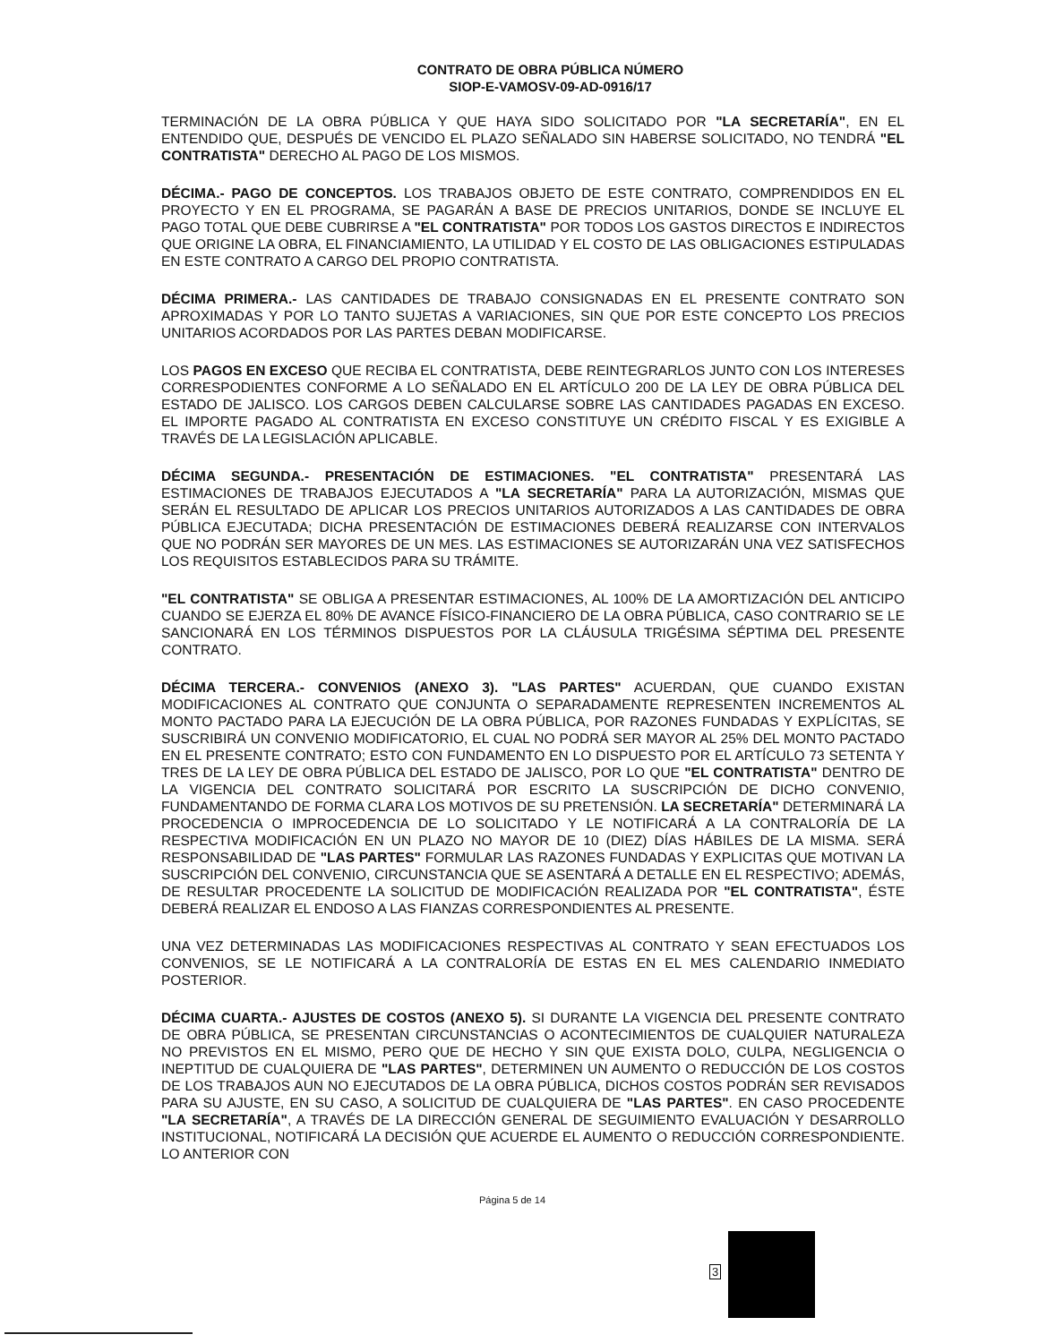CONTRATO DE OBRA PÚBLICA NÚMERO
SIOP-E-VAMOSV-09-AD-0916/17
TERMINACIÓN DE LA OBRA PÚBLICA Y QUE HAYA SIDO SOLICITADO POR "LA SECRETARÍA", EN EL ENTENDIDO QUE, DESPUÉS DE VENCIDO EL PLAZO SEÑALADO SIN HABERSE SOLICITADO, NO TENDRÁ "EL CONTRATISTA" DERECHO AL PAGO DE LOS MISMOS.
DÉCIMA.- PAGO DE CONCEPTOS. LOS TRABAJOS OBJETO DE ESTE CONTRATO, COMPRENDIDOS EN EL PROYECTO Y EN EL PROGRAMA, SE PAGARÁN A BASE DE PRECIOS UNITARIOS, DONDE SE INCLUYE EL PAGO TOTAL QUE DEBE CUBRIRSE A "EL CONTRATISTA" POR TODOS LOS GASTOS DIRECTOS E INDIRECTOS QUE ORIGINE LA OBRA, EL FINANCIAMIENTO, LA UTILIDAD Y EL COSTO DE LAS OBLIGACIONES ESTIPULADAS EN ESTE CONTRATO A CARGO DEL PROPIO CONTRATISTA.
DÉCIMA PRIMERA.- LAS CANTIDADES DE TRABAJO CONSIGNADAS EN EL PRESENTE CONTRATO SON APROXIMADAS Y POR LO TANTO SUJETAS A VARIACIONES, SIN QUE POR ESTE CONCEPTO LOS PRECIOS UNITARIOS ACORDADOS POR LAS PARTES DEBAN MODIFICARSE.
LOS PAGOS EN EXCESO QUE RECIBA EL CONTRATISTA, DEBE REINTEGRARLOS JUNTO CON LOS INTERESES CORRESPODIENTES CONFORME A LO SEÑALADO EN EL ARTÍCULO 200 DE LA LEY DE OBRA PÚBLICA DEL ESTADO DE JALISCO. LOS CARGOS DEBEN CALCULARSE SOBRE LAS CANTIDADES PAGADAS EN EXCESO. EL IMPORTE PAGADO AL CONTRATISTA EN EXCESO CONSTITUYE UN CRÉDITO FISCAL Y ES EXIGIBLE A TRAVÉS DE LA LEGISLACIÓN APLICABLE.
DÉCIMA SEGUNDA.- PRESENTACIÓN DE ESTIMACIONES. "EL CONTRATISTA" PRESENTARÁ LAS ESTIMACIONES DE TRABAJOS EJECUTADOS A "LA SECRETARÍA" PARA LA AUTORIZACIÓN, MISMAS QUE SERÁN EL RESULTADO DE APLICAR LOS PRECIOS UNITARIOS AUTORIZADOS A LAS CANTIDADES DE OBRA PÚBLICA EJECUTADA; DICHA PRESENTACIÓN DE ESTIMACIONES DEBERÁ REALIZARSE CON INTERVALOS QUE NO PODRÁN SER MAYORES DE UN MES. LAS ESTIMACIONES SE AUTORIZARÁN UNA VEZ SATISFECHOS LOS REQUISITOS ESTABLECIDOS PARA SU TRÁMITE.
"EL CONTRATISTA" SE OBLIGA A PRESENTAR ESTIMACIONES, AL 100% DE LA AMORTIZACIÓN DEL ANTICIPO CUANDO SE EJERZA EL 80% DE AVANCE FÍSICO-FINANCIERO DE LA OBRA PÚBLICA, CASO CONTRARIO SE LE SANCIONARÁ EN LOS TÉRMINOS DISPUESTOS POR LA CLÁUSULA TRIGÉSIMA SÉPTIMA DEL PRESENTE CONTRATO.
DÉCIMA TERCERA.- CONVENIOS (ANEXO 3). "LAS PARTES" ACUERDAN, QUE CUANDO EXISTAN MODIFICACIONES AL CONTRATO QUE CONJUNTA O SEPARADAMENTE REPRESENTEN INCREMENTOS AL MONTO PACTADO PARA LA EJECUCIÓN DE LA OBRA PÚBLICA, POR RAZONES FUNDADAS Y EXPLÍCITAS, SE SUSCRIBIRÁ UN CONVENIO MODIFICATORIO, EL CUAL NO PODRÁ SER MAYOR AL 25% DEL MONTO PACTADO EN EL PRESENTE CONTRATO; ESTO CON FUNDAMENTO EN LO DISPUESTO POR EL ARTÍCULO 73 SETENTA Y TRES DE LA LEY DE OBRA PÚBLICA DEL ESTADO DE JALISCO, POR LO QUE "EL CONTRATISTA" DENTRO DE LA VIGENCIA DEL CONTRATO SOLICITARÁ POR ESCRITO LA SUSCRIPCIÓN DE DICHO CONVENIO, FUNDAMENTANDO DE FORMA CLARA LOS MOTIVOS DE SU PRETENSIÓN. LA SECRETARÍA" DETERMINARÁ LA PROCEDENCIA O IMPROCEDENCIA DE LO SOLICITADO Y LE NOTIFICARÁ A LA CONTRALORÍA DE LA RESPECTIVA MODIFICACIÓN EN UN PLAZO NO MAYOR DE 10 (DIEZ) DÍAS HÁBILES DE LA MISMA. SERÁ RESPONSABILIDAD DE "LAS PARTES" FORMULAR LAS RAZONES FUNDADAS Y EXPLICITAS QUE MOTIVAN LA SUSCRIPCIÓN DEL CONVENIO, CIRCUNSTANCIA QUE SE ASENTARÁ A DETALLE EN EL RESPECTIVO; ADEMÁS, DE RESULTAR PROCEDENTE LA SOLICITUD DE MODIFICACIÓN REALIZADA POR "EL CONTRATISTA", ÉSTE DEBERÁ REALIZAR EL ENDOSO A LAS FIANZAS CORRESPONDIENTES AL PRESENTE.
UNA VEZ DETERMINADAS LAS MODIFICACIONES RESPECTIVAS AL CONTRATO Y SEAN EFECTUADOS LOS CONVENIOS, SE LE NOTIFICARÁ A LA CONTRALORÍA DE ESTAS EN EL MES CALENDARIO INMEDIATO POSTERIOR.
DÉCIMA CUARTA.- AJUSTES DE COSTOS (ANEXO 5). SI DURANTE LA VIGENCIA DEL PRESENTE CONTRATO DE OBRA PÚBLICA, SE PRESENTAN CIRCUNSTANCIAS O ACONTECIMIENTOS DE CUALQUIER NATURALEZA NO PREVISTOS EN EL MISMO, PERO QUE DE HECHO Y SIN QUE EXISTA DOLO, CULPA, NEGLIGENCIA O INEPTITUD DE CUALQUIERA DE "LAS PARTES", DETERMINEN UN AUMENTO O REDUCCIÓN DE LOS COSTOS DE LOS TRABAJOS AUN NO EJECUTADOS DE LA OBRA PÚBLICA, DICHOS COSTOS PODRÁN SER REVISADOS PARA SU AJUSTE, EN SU CASO, A SOLICITUD DE CUALQUIERA DE "LAS PARTES". EN CASO PROCEDENTE "LA SECRETARÍA", A TRAVÉS DE LA DIRECCIÓN GENERAL DE SEGUIMIENTO EVALUACIÓN Y DESARROLLO INSTITUCIONAL, NOTIFICARÁ LA DECISIÓN QUE ACUERDE EL AUMENTO O REDUCCIÓN CORRESPONDIENTE. LO ANTERIOR CON
Página 5 de 14
3